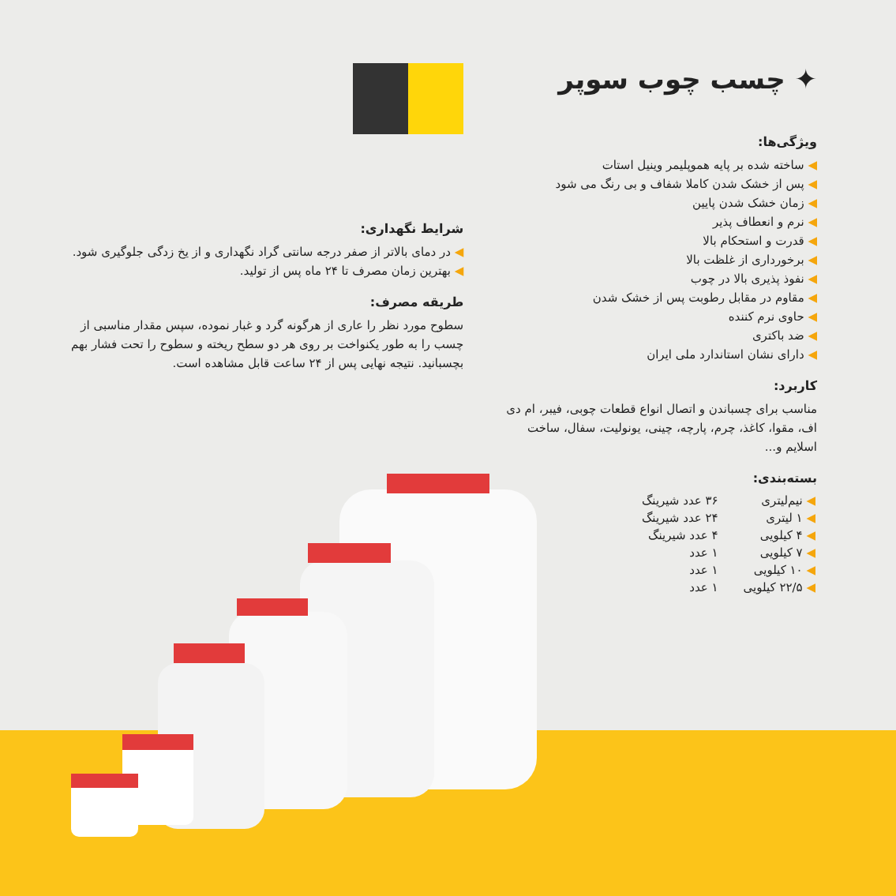✦ چسب چوب سوپر
ویژگی‌ها:
◀ ساخته شده بر پایه هموپلیمر وینیل استات
◀ پس از خشک شدن کاملا شفاف و بی رنگ می شود
◀ زمان خشک شدن پایین
◀ نرم و انعطاف پذیر
◀ قدرت و استحکام بالا
◀ برخورداری از غلظت بالا
◀ نفوذ پذیری بالا در چوب
◀ مقاوم در مقابل رطوبت پس از خشک شدن
◀ حاوی نرم کننده
◀ ضد باکتری
◀ دارای نشان استاندارد ملی ایران
کاربرد:
مناسب برای چسباندن و اتصال انواع قطعات چوبی، فیبر، ام دی اف، مقوا، کاغذ، چرم، پارچه، چینی، یونولیت، سفال، ساخت اسلایم و...
بسته‌بندی:
| ◀ نیم‌لیتری | ۳۶ عدد شیرینگ |
| ◀ ۱ لیتری | ۲۴ عدد شیرینگ |
| ◀ ۴ کیلویی | ۴ عدد شیرینگ |
| ◀ ۷ کیلویی | ۱ عدد |
| ◀ ۱۰ کیلویی | ۱ عدد |
| ◀ ۲۲/۵ کیلویی | ۱ عدد |
شرایط نگهداری:
◀ در دمای بالاتر از صفر درجه سانتی گراد نگهداری و از یخ زدگی جلوگیری شود.
◀ بهترین زمان مصرف تا ۲۴ ماه پس از تولید.
طریقه مصرف:
سطوح مورد نظر را عاری از هرگونه گرد و غبار نموده، سپس مقدار مناسبی از چسب را به طور یکنواخت بر روی هر دو سطح ریخته و سطوح را تحت فشار بهم بچسبانید. نتیجه نهایی پس از ۲۴ ساعت قابل مشاهده است.